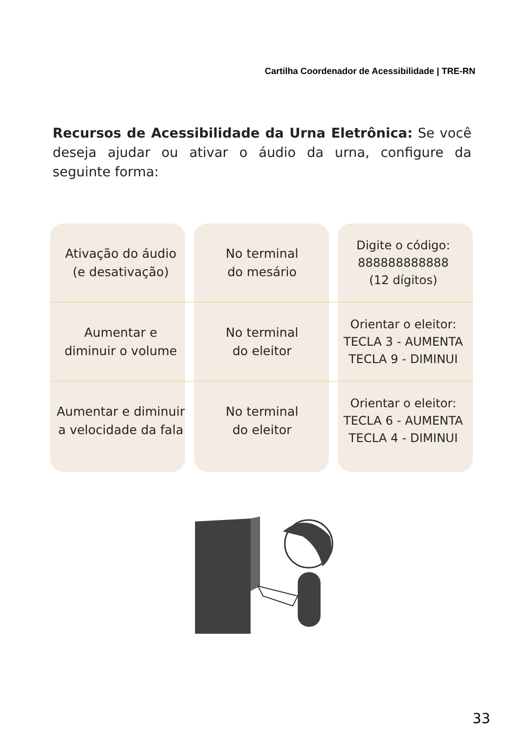Cartilha Coordenador de Acessibilidade | TRE-RN
Recursos de Acessibilidade da Urna Eletrônica: Se você deseja ajudar ou ativar o áudio da urna, configure da seguinte forma:
| Ativação do áudio (e desativação) | No terminal do mesário | Digite o código: 888888888888 (12 dígitos) |
| Aumentar e diminuir o volume | No terminal do eleitor | Orientar o eleitor: TECLA 3 - AUMENTA TECLA 9 - DIMINUI |
| Aumentar e diminuir a velocidade da fala | No terminal do eleitor | Orientar o eleitor: TECLA 6 - AUMENTA TECLA 4 - DIMINUI |
33